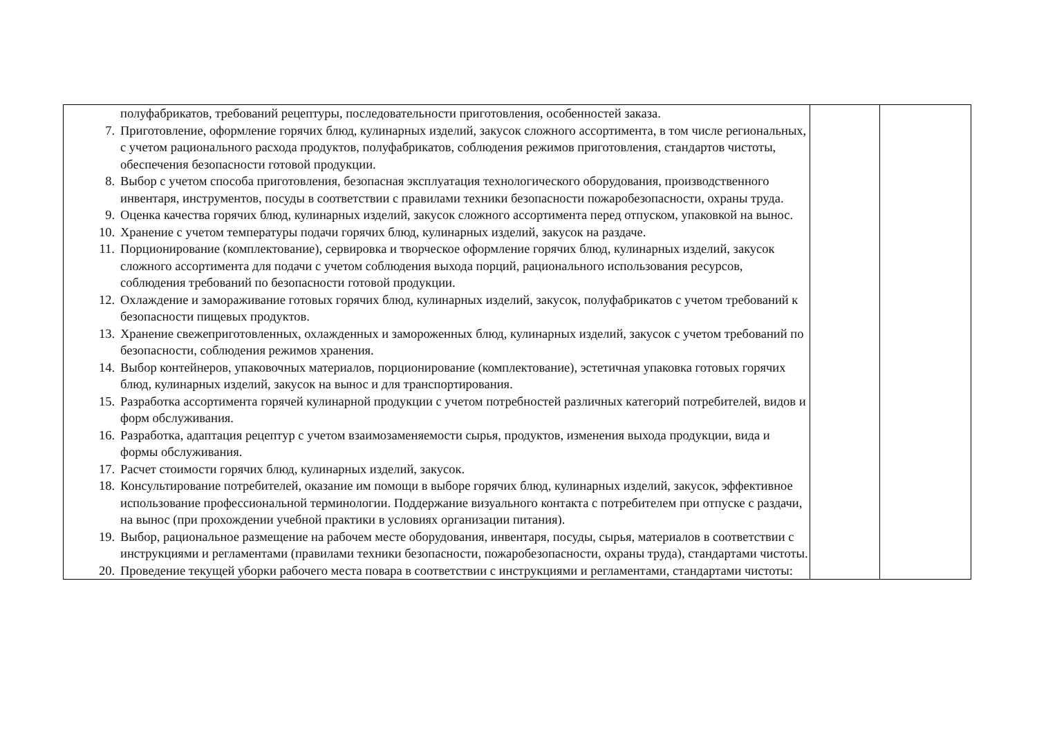| полуфабрикатов, требований рецептуры, последовательности приготовления, особенностей заказа. 7. Приготовление, оформление горячих блюд, кулинарных изделий, закусок сложного ассортимента, в том числе региональных, с учетом рационального расхода продуктов, полуфабрикатов, соблюдения режимов приготовления, стандартов чистоты, обеспечения безопасности готовой продукции. 8. Выбор с учетом способа приготовления, безопасная эксплуатация технологического оборудования, производственного инвентаря, инструментов, посуды в соответствии с правилами техники безопасности пожаробезопасности, охраны труда. 9. Оценка качества горячих блюд, кулинарных изделий, закусок сложного ассортимента перед отпуском, упаковкой на вынос. 10. Хранение с учетом температуры подачи горячих блюд, кулинарных изделий, закусок на раздаче. 11. Порционирование (комплектование), сервировка и творческое оформление горячих блюд, кулинарных изделий, закусок сложного ассортимента для подачи с учетом соблюдения выхода порций, рационального использования ресурсов, соблюдения требований по безопасности готовой продукции. 12. Охлаждение и замораживание готовых горячих блюд, кулинарных изделий, закусок, полуфабрикатов с учетом требований к безопасности пищевых продуктов. 13. Хранение свежеприготовленных, охлажденных и замороженных блюд, кулинарных изделий, закусок с учетом требований по безопасности, соблюдения режимов хранения. 14. Выбор контейнеров, упаковочных материалов, порционирование (комплектование), эстетичная упаковка готовых горячих блюд, кулинарных изделий, закусок на вынос и для транспортирования. 15. Разработка ассортимента горячей кулинарной продукции с учетом потребностей различных категорий потребителей, видов и форм обслуживания. 16. Разработка, адаптация рецептур с учетом взаимозаменяемости сырья, продуктов, изменения выхода продукции, вида и формы обслуживания. 17. Расчет стоимости горячих блюд, кулинарных изделий, закусок. 18. Консультирование потребителей, оказание им помощи в выборе горячих блюд, кулинарных изделий, закусок, эффективное использование профессиональной терминологии. Поддержание визуального контакта с потребителем при отпуске с раздачи, на вынос (при прохождении учебной практики в условиях организации питания). 19. Выбор, рациональное размещение на рабочем месте оборудования, инвентаря, посуды, сырья, материалов в соответствии с инструкциями и регламентами (правилами техники безопасности, пожаробезопасности, охраны труда), стандартами чистоты. 20. Проведение текущей уборки рабочего места повара в соответствии с инструкциями и регламентами, стандартами чистоты: | | |